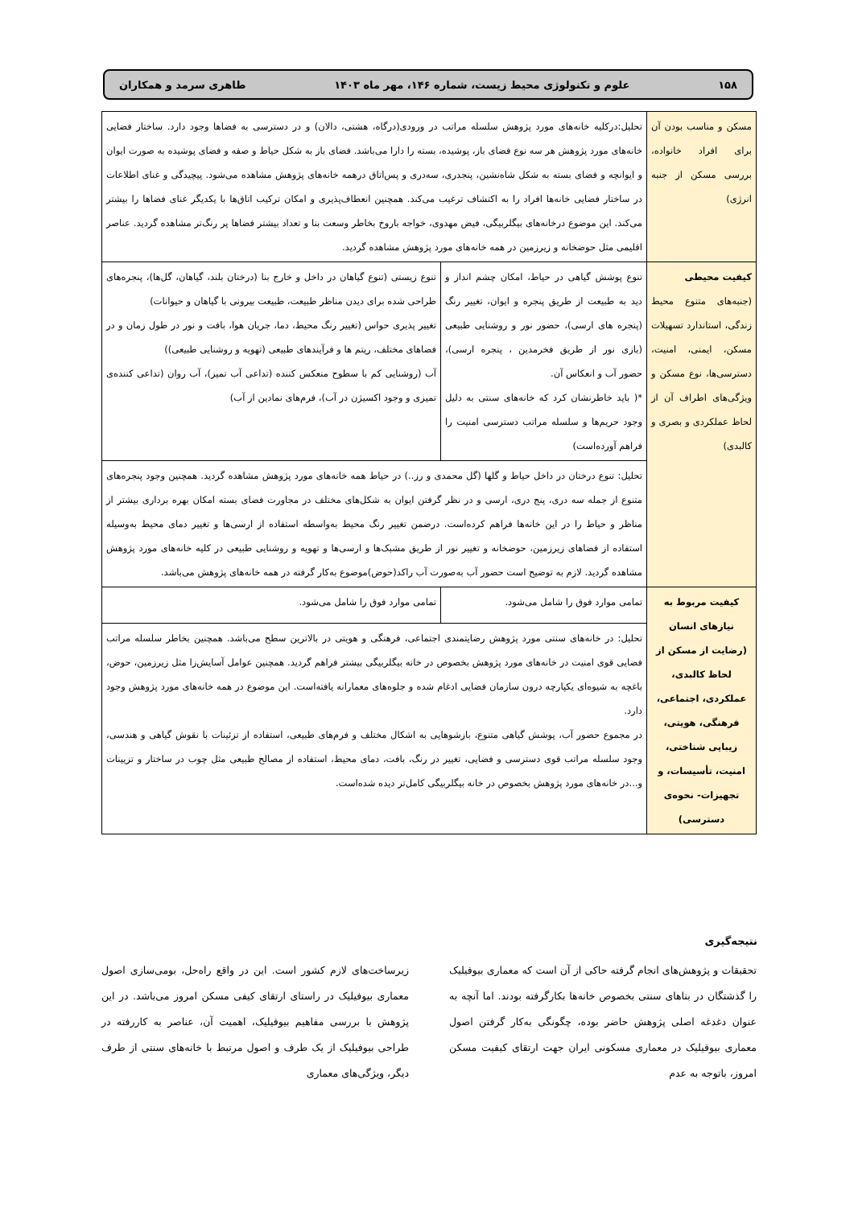۱۵۸ علوم و تکنولوژی محیط زیست، شماره ۱۴۶، مهر ماه ۱۴۰۳ طاهری سرمد و همکاران
| مسکن و مناسب بودن آن برای افراد خانواده، بررسی مسکن از جنبه انرژی) | تحلیل:درکلیه خانه‌های مورد پژوهش سلسله مراتب در ورودی(درگاه، هشتی، دالان) و در دسترسی به فضاها وجود دارد. ساختار فضایی خانه‌های مورد پژوهش هر سه نوع فضای باز، پوشیده، بسته را دارا می‌باشد. فضای باز به شکل حیاط و صفه و فضای پوشیده به صورت ایوان و ایوانچه و فضای بسته به شکل شاه‌نشین، پنجدری، سه‌دری و پس‌اتاق درهمه خانه‌های پژوهش مشاهده می‌شود. پیچیدگی و غنای اطلاعات در ساختار فضایی خانه‌ها افراد را به اکتشاف ترغیب می‌کند. همچنین انعطاف‌پذیری و امکان ترکیب اتاق‌ها با یکدیگر غنای فضاها را بیشتر می‌کند. این موضوع درخانه‌های بیگلربیگی، فیض مهدوی، خواجه باروخ بخاطر وسعت بنا و تعداد بیشتر فضاها پر رنگ‌تر مشاهده گردید. عناصر اقلیمی مثل حوضخانه و زیرزمین در همه خانه‌های مورد پژوهش مشاهده گردید. | |
| کیفیت محیطی (جنبه‌های متنوع محیط زندگی، استاندارد تسهیلات مسکن، ایمنی، امنیت، دسترسی‌ها، نوع مسکن و ویژگی‌های اطراف آن از لحاظ عملکردی و بصری و کالبدی) | تنوع پوشش گیاهی در حیاط، امکان چشم انداز و دید به طبیعت از طریق پنجره و ایوان، تغییر رنگ (پنجره های ارسی)، حضور نور و روشنایی طبیعی (بازی نور از طریق فخرمدین ، پنجره ارسی)، حضور آب و انعکاس آن. *( باید خاطرنشان کرد که خانه‌های سنتی به دلیل وجود حریم‌ها و سلسله مراتب دسترسی امنیت را فراهم آورده‌است) | تنوع زیستی (تنوع گیاهان در داخل و خارج بنا (درختان بلند، گیاهان، گل‌ها)، پنجره‌های طراحی شده برای دیدن مناظر طبیعت، طبیعت بیرونی با گیاهان و حیوانات) تغییر پذیری حواس (تغییر رنگ محیط، دما، جریان هوا، بافت و نور در طول زمان و در فضاهای مختلف، ریتم ها و فرآیندهای طبیعی (تهویه و روشنایی طبیعی)) آب (روشنایی کم با سطوح منعکس کننده (تداعی آب تمیز)، آب روان (تداعی کننده‌ی تمیزی و وجود اکسیژن در آب)، فرم‌های نمادین از آب) |
| | تحلیل: تنوع درختان در داخل حیاط و گلها (گل محمدی و رز..) در حیاط همه خانه‌های مورد پژوهش مشاهده گردید. همچنین وجود پنجره‌های متنوع از جمله سه دری، پنج دری، ارسی و در نظر گرفتن ایوان به شکل‌های مختلف در مجاورت فضای بسته امکان بهره برداری بیشتر از مناظر و حیاط را در این خانه‌ها فراهم کرده‌است. درضمن تغییر رنگ محیط به‌واسطه استفاده از ارسی‌ها و تغییر دمای محیط به‌وسیله استفاده از فضاهای زیرزمین، حوضخانه و تغییر نور از طریق مشبک‌ها و ارسی‌ها و تهویه و روشنایی طبیعی در کلیه خانه‌های مورد پژوهش مشاهده گردید. لازم به توضیح است حضور آب به‌صورت آب راکد(حوض)موضوع به‌کار گرفته در همه خانه‌های پژوهش می‌باشد. | |
| کیفیت مربوط به نیازهای انسان (رضایت از مسکن از لحاظ کالبدی، عملکردی، اجتماعی، فرهنگی، هویتی، زیبایی شناختی، امنیت، تأسیسات، و تجهیزات- نحوه‌ی دسترسی) | تمامی موارد فوق را شامل می‌شود. | تمامی موارد فوق را شامل می‌شود. |
| | تحلیل: در خانه‌های سنتی مورد پژوهش رضایتمندی اجتماعی، فرهنگی و هویتی در بالاترین سطح می‌باشد. همچنین بخاطر سلسله مراتب فضایی قوی امنیت در خانه‌های مورد پژوهش بخصوص در خانه بیگلربیگی بیشتر فراهم گردید. همچنین عوامل آسایش‌زا مثل زیرزمین، حوض، باغچه به شیوه‌ای یکپارچه درون سازمان فضایی ادغام شده و جلوه‌های معمارانه یافته‌است. این موضوع در همه خانه‌های مورد پژوهش وجود دارد. در مجموع حضور آب، پوشش گیاهی متنوع، بازشوهایی به اشکال مختلف و فرم‌های طبیعی، استفاده از تزئینات با نقوش گیاهی و هندسی، وجود سلسله مراتب قوی دسترسی و فضایی، تغییر در رنگ، بافت، دمای محیط، استفاده از مصالح طبیعی مثل چوب در ساختار و تزیینات و...در خانه‌های مورد پژوهش بخصوص در خانه بیگلربیگی کامل‌تر دیده شده‌است. | |
نتیجه‌گیری
تحقیقات و پژوهش‌های انجام گرفته حاکی از آن است که معماری بیوفیلیک را گذشتگان در بناهای سنتی بخصوص خانه‌ها بکارگرفته بودند. اما آنچه به عنوان دغدغه اصلی پژوهش حاضر بوده، چگونگی به‌کار گرفتن اصول معماری بیوفیلیک در معماری مسکونی ایران جهت ارتقای کیفیت مسکن امروز، باتوجه به عدم
زیرساخت‌های لازم کشور است. این در واقع راه‌حل، بومی‌سازی اصول معماری بیوفیلیک در راستای ارتقای کیفی مسکن امروز می‌باشد. در این پژوهش با بررسی مفاهیم بیوفیلیک، اهمیت آن، عناصر به کاررفته در طراحی بیوفیلیک از یک طرف و اصول مرتبط با خانه‌های سنتی از طرف دیگر، ویژگی‌های معماری